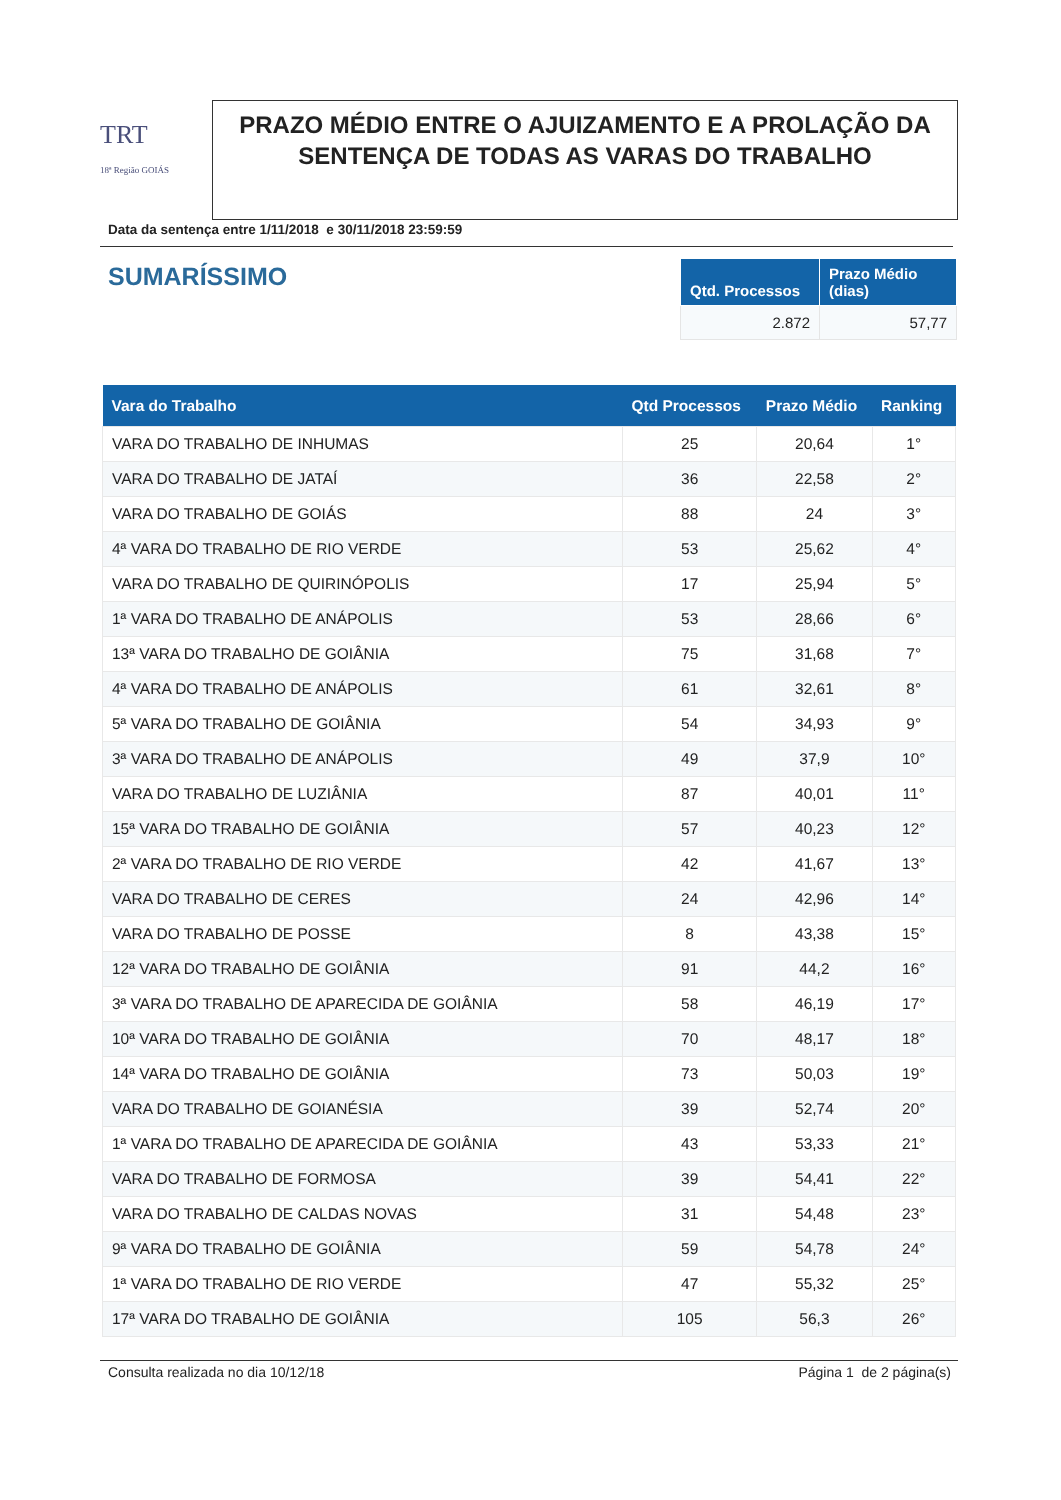TRT
18ª Região GOIÁS
PRAZO MÉDIO ENTRE O AJUIZAMENTO E A PROLAÇÃO DA SENTENÇA DE TODAS AS VARAS DO TRABALHO
Data da sentença entre 1/11/2018 e 30/11/2018 23:59:59
SUMARÍSSIMO
| Qtd. Processos | Prazo Médio (dias) |
| --- | --- |
| 2.872 | 57,77 |
| Vara do Trabalho | Qtd Processos | Prazo Médio | Ranking |
| --- | --- | --- | --- |
| VARA DO TRABALHO DE INHUMAS | 25 | 20,64 | 1° |
| VARA DO TRABALHO DE JATAÍ | 36 | 22,58 | 2° |
| VARA DO TRABALHO DE GOIÁS | 88 | 24 | 3° |
| 4ª VARA DO TRABALHO DE RIO VERDE | 53 | 25,62 | 4° |
| VARA DO TRABALHO DE QUIRINÓPOLIS | 17 | 25,94 | 5° |
| 1ª VARA DO TRABALHO DE ANÁPOLIS | 53 | 28,66 | 6° |
| 13ª VARA DO TRABALHO DE GOIÂNIA | 75 | 31,68 | 7° |
| 4ª VARA DO TRABALHO DE ANÁPOLIS | 61 | 32,61 | 8° |
| 5ª VARA DO TRABALHO DE GOIÂNIA | 54 | 34,93 | 9° |
| 3ª VARA DO TRABALHO DE ANÁPOLIS | 49 | 37,9 | 10° |
| VARA DO TRABALHO DE LUZIÂNIA | 87 | 40,01 | 11° |
| 15ª VARA DO TRABALHO DE GOIÂNIA | 57 | 40,23 | 12° |
| 2ª VARA DO TRABALHO DE RIO VERDE | 42 | 41,67 | 13° |
| VARA DO TRABALHO DE CERES | 24 | 42,96 | 14° |
| VARA DO TRABALHO DE POSSE | 8 | 43,38 | 15° |
| 12ª VARA DO TRABALHO DE GOIÂNIA | 91 | 44,2 | 16° |
| 3ª VARA DO TRABALHO DE APARECIDA DE GOIÂNIA | 58 | 46,19 | 17° |
| 10ª VARA DO TRABALHO DE GOIÂNIA | 70 | 48,17 | 18° |
| 14ª VARA DO TRABALHO DE GOIÂNIA | 73 | 50,03 | 19° |
| VARA DO TRABALHO DE GOIANÉSIA | 39 | 52,74 | 20° |
| 1ª VARA DO TRABALHO DE APARECIDA DE GOIÂNIA | 43 | 53,33 | 21° |
| VARA DO TRABALHO DE FORMOSA | 39 | 54,41 | 22° |
| VARA DO TRABALHO DE CALDAS NOVAS | 31 | 54,48 | 23° |
| 9ª VARA DO TRABALHO DE GOIÂNIA | 59 | 54,78 | 24° |
| 1ª VARA DO TRABALHO DE RIO VERDE | 47 | 55,32 | 25° |
| 17ª VARA DO TRABALHO DE GOIÂNIA | 105 | 56,3 | 26° |
Consulta realizada no dia 10/12/18 Página 1 de 2 página(s)